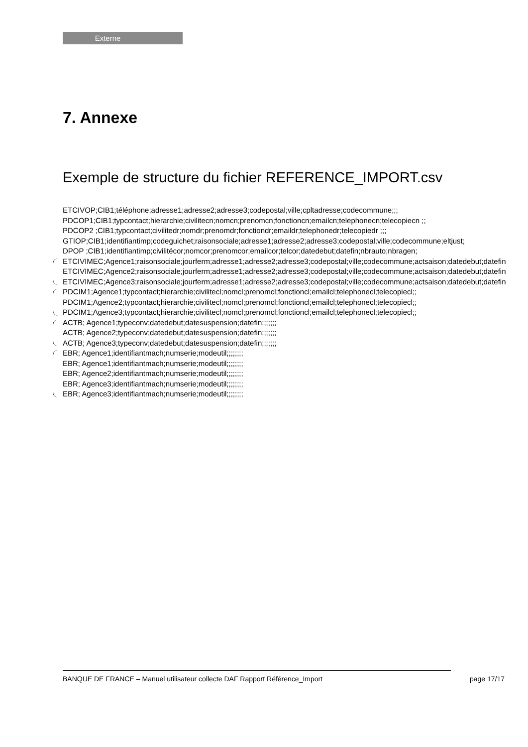Externe
7. Annexe
Exemple de structure du fichier REFERENCE_IMPORT.csv
ETCIVOP;CIB1;téléphone;adresse1;adresse2;adresse3;codepostal;ville;cpltadresse;codecommune;;;
PDCOP1;CIB1;typcontact;hierarchie;civilitecn;nomcn;prenomcn;fonctioncn;emailcn;telephonecn;telecopiecn ;;
PDCOP2 ;CIB1;typcontact;civilitedr;nomdr;prenomdr;fonctiondr;emaildr;telephonedr;telecopiedr ;;;
GTIOP;CIB1;identifiantimp;codeguichet;raisonsociale;adresse1;adresse2;adresse3;codepostal;ville;codecommune;eltjust;
DPOP ;CIB1;identifiantimp;civilitécor;nomcor;prenomcor;emailcor;telcor;datedebut;datefin;nbrauto;nbragen;
ETCIVIMEC;Agence1;raisonsociale;jourferm;adresse1;adresse2;adresse3;codepostal;ville;codecommune;actsaison;datedebut;datefin
ETCIVIMEC;Agence2;raisonsociale;jourferm;adresse1;adresse2;adresse3;codepostal;ville;codecommune;actsaison;datedebut;datefin
ETCIVIMEC;Agence3;raisonsociale;jourferm;adresse1;adresse2;adresse3;codepostal;ville;codecommune;actsaison;datedebut;datefin
PDCIM1;Agence1;typcontact;hierarchie;civilitecl;nomcl;prenomcl;fonctioncl;emailcl;telephonecl;telecopiecl;;
PDCIM1;Agence2;typcontact;hierarchie;civilitecl;nomcl;prenomcl;fonctioncl;emailcl;telephonecl;telecopiecl;;
PDCIM1;Agence3;typcontact;hierarchie;civilitecl;nomcl;prenomcl;fonctioncl;emailcl;telephonecl;telecopiecl;;
ACTB; Agence1;typeconv;datedebut;datesuspension;datefin;;;;;;;
ACTB; Agence2;typeconv;datedebut;datesuspension;datefin;;;;;;;
ACTB; Agence3;typeconv;datedebut;datesuspension;datefin;;;;;;;
EBR; Agence1;identifiantmach;numserie;modeutil;;;;;;;;
EBR; Agence1;identifiantmach;numserie;modeutil;;;;;;;;
EBR; Agence2;identifiantmach;numserie;modeutil;;;;;;;;
EBR; Agence3;identifiantmach;numserie;modeutil;;;;;;;;
EBR; Agence3;identifiantmach;numserie;modeutil;;;;;;;;
BANQUE DE FRANCE – Manuel utilisateur collecte DAF Rapport Référence_Import
page 17/17